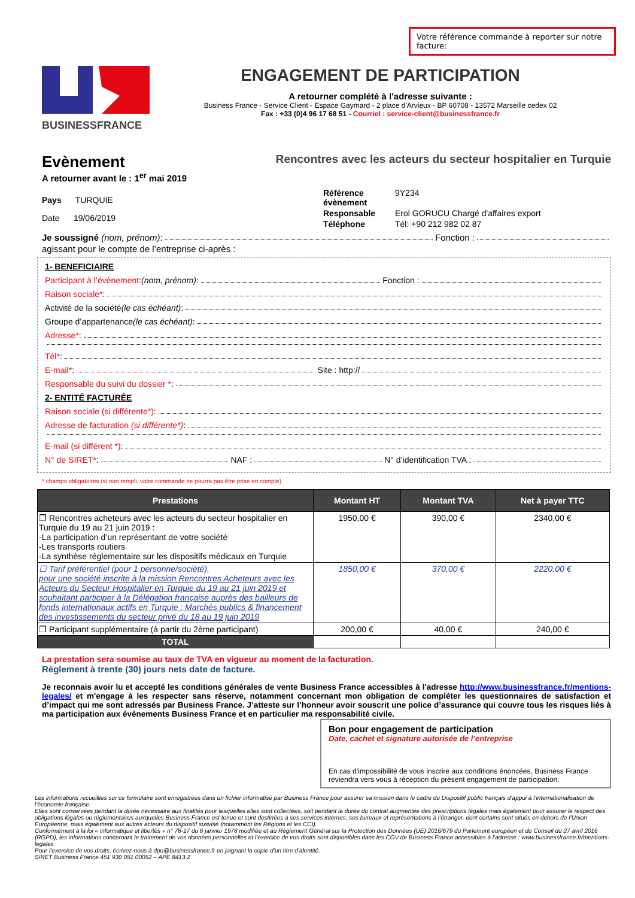Votre référence commande à reporter sur notre facture:
BUSINESSFRANCE
ENGAGEMENT DE PARTICIPATION
A retourner complété à l'adresse suivante :
Business France - Service Client - Espace Gaymard - 2 place d'Arvieux - BP 60708 - 13572 Marseille cedex 02
Fax : +33 (0)4 96 17 68 51 - Courriel : service-client@businessfrance.fr
Evènement
Rencontres avec les acteurs du secteur hospitalier en Turquie
A retourner avant le : 1<sup>er</sup> mai 2019
Pays TURQUIE
Date 19/06/2019
Référence évènement 9Y234
Responsable Erol GORUCU Chargé d'affaires export
Téléphone Tél: +90 212 982 02 87
Je soussigné (nom, prénom) : Fonction :
agissant pour le compte de l’entreprise ci-après :
1- BENEFICIAIRE
Participant à l’évènement: (nom, prénom) : Fonction :
Raison sociale* :
Activité de la société (le cas échéant) :
Groupe d’appartenance (le cas échéant):
Adresse* :
Tél* :
E-mail* : Site : http://
Responsable du suivi du dossier * :
2- ENTITÉ FACTURÉE
Raison sociale (si différente*) :
Adresse de facturation (si différente*) :
E-mail (si différent *) :
N° de SIRET* : NAF : N° d’identification TVA :
* champs obligatoires (si non rempli, votre commande ne pourra pas être prise en compte)
| Prestations | Montant HT | Montant TVA | Net à payer TTC |
| --- | --- | --- | --- |
| ❒ Rencontres acheteurs avec les acteurs du secteur hospitalier en Turquie du 19 au 21 juin 2019 : -La participation d’un représentant de votre société -Les transports routiers -La synthèse réglementaire sur les dispositifs médicaux en Turquie | 1950,00 € | 390,00 € | 2340,00 € |
| ☐ Tarif préférentiel (pour 1 personne/société), pour une société inscrite à la mission Rencontres Acheteurs avec les Acteurs du Secteur Hospitalier en Turquie du 19 au 21 juin 2019 et souhaitant participer à la Délégation française auprès des bailleurs de fonds internationaux actifs en Turquie : Marchés publics & financement des investissements du secteur privé du 18 au 19 juin 2019 | 1850,00 € | 370,00 € | 2220,00 € |
| ❒ Participant supplémentaire (à partir du 2ème participant) | 200,00 € | 40,00 € | 240,00 € |
| TOTAL | | | |
La prestation sera soumise au taux de TVA en vigueur au moment de la facturation.
Règlement à trente (30) jours nets date de facture.
Je reconnais avoir lu et accepté les conditions générales de vente Business France accessibles à l'adresse http://www.businessfrance.fr/mentions-legales/ et m'engage à les respecter sans réserve, notamment concernant mon obligation de compléter les questionnaires de satisfaction et d’impact qui me sont adressés par Business France. J’atteste sur l’honneur avoir souscrit une police d’assurance qui couvre tous les risques liés à ma participation aux événements Business France et en particulier ma responsabilité civile.
Bon pour engagement de participation
Date, cachet et signature autorisée de l’entreprise
En cas d’impossibilité de vous inscrire aux conditions énoncées, Business France reviendra vers vous à réception du présent engagement de participation.
Les informations recueillies sur ce formulaire sont enregistrées dans un fichier informatisé par Business France pour assurer sa mission dans le cadre du Dispositif public français d’appui à l’internationalisation de l’économie française.
Elles sont conservées pendant la durée nécessaire aux finalités pour lesquelles elles sont collectées, soit pendant la durée du contrat augmentée des prescriptions légales mais également pour assurer le respect des obligations légales ou réglementaires auxquelles Business France est tenue et sont destinées à ses services internes, ses bureaux et représentations à l’étranger, dont certains sont situés en dehors de l’Union Européenne, mais également aux autres acteurs du dispositif susvisé (notamment les Régions et les CCI).
Conformément à la loi « informatique et libertés » n° 78-17 du 6 janvier 1978 modifiée et au Règlement Général sur la Protection des Données (UE) 2016/679 du Parlement européen et du Conseil du 27 avril 2016 (RGPD), les informations concernant le traitement de vos données personnelles et l’exercice de vos droits sont disponibles dans les CGV de Business France accessibles à l’adresse : www.businessfrance.fr/mentions-legales
Pour l’exercice de vos droits, écrivez-nous à dpo@businessfrance.fr en joignant la copie d’un titre d’identité.
SIRET Business France 451 930 051 00052 – APE 8413 Z